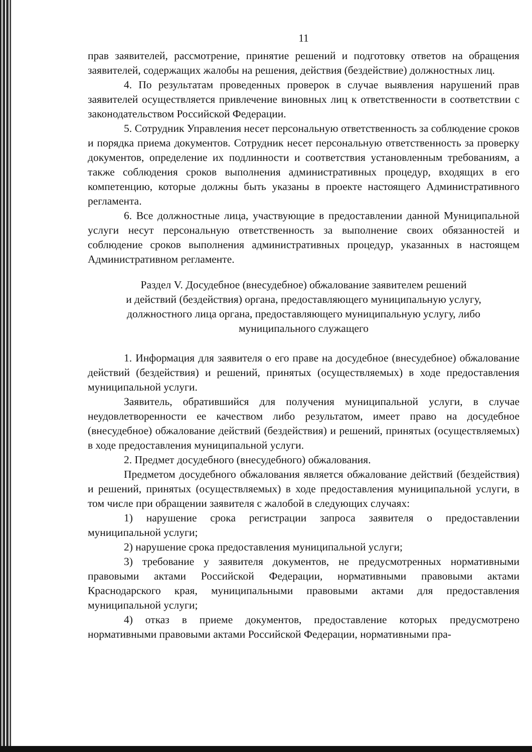11
прав заявителей, рассмотрение, принятие решений и подготовку ответов на обращения заявителей, содержащих жалобы на решения, действия (бездействие) должностных лиц.
4. По результатам проведенных проверок в случае выявления нарушений прав заявителей осуществляется привлечение виновных лиц к ответственности в соответствии с законодательством Российской Федерации.
5. Сотрудник Управления несет персональную ответственность за соблюдение сроков и порядка приема документов. Сотрудник несет персональную ответственность за проверку документов, определение их подлинности и соответствия установленным требованиям, а также соблюдения сроков выполнения административных процедур, входящих в его компетенцию, которые должны быть указаны в проекте настоящего Административного регламента.
6. Все должностные лица, участвующие в предоставлении данной Муниципальной услуги несут персональную ответственность за выполнение своих обязанностей и соблюдение сроков выполнения административных процедур, указанных в настоящем Административном регламенте.
Раздел V. Досудебное (внесудебное) обжалование заявителем решений
и действий (бездействия) органа, предоставляющего муниципальную услугу,
должностного лица органа, предоставляющего муниципальную услугу, либо
муниципального служащего
1. Информация для заявителя о его праве на досудебное (внесудебное) обжалование действий (бездействия) и решений, принятых (осуществляемых) в ходе предоставления муниципальной услуги.
Заявитель, обратившийся для получения муниципальной услуги, в случае неудовлетворенности ее качеством либо результатом, имеет право на досудебное (внесудебное) обжалование действий (бездействия) и решений, принятых (осуществляемых) в ходе предоставления муниципальной услуги.
2. Предмет досудебного (внесудебного) обжалования.
Предметом досудебного обжалования является обжалование действий (бездействия) и решений, принятых (осуществляемых) в ходе предоставления муниципальной услуги, в том числе при обращении заявителя с жалобой в следующих случаях:
1) нарушение срока регистрации запроса заявителя о предоставлении муниципальной услуги;
2) нарушение срока предоставления муниципальной услуги;
3) требование у заявителя документов, не предусмотренных нормативными правовыми актами Российской Федерации, нормативными правовыми актами Краснодарского края, муниципальными правовыми актами для предоставления муниципальной услуги;
4) отказ в приеме документов, предоставление которых предусмотрено нормативными правовыми актами Российской Федерации, нормативными пра-